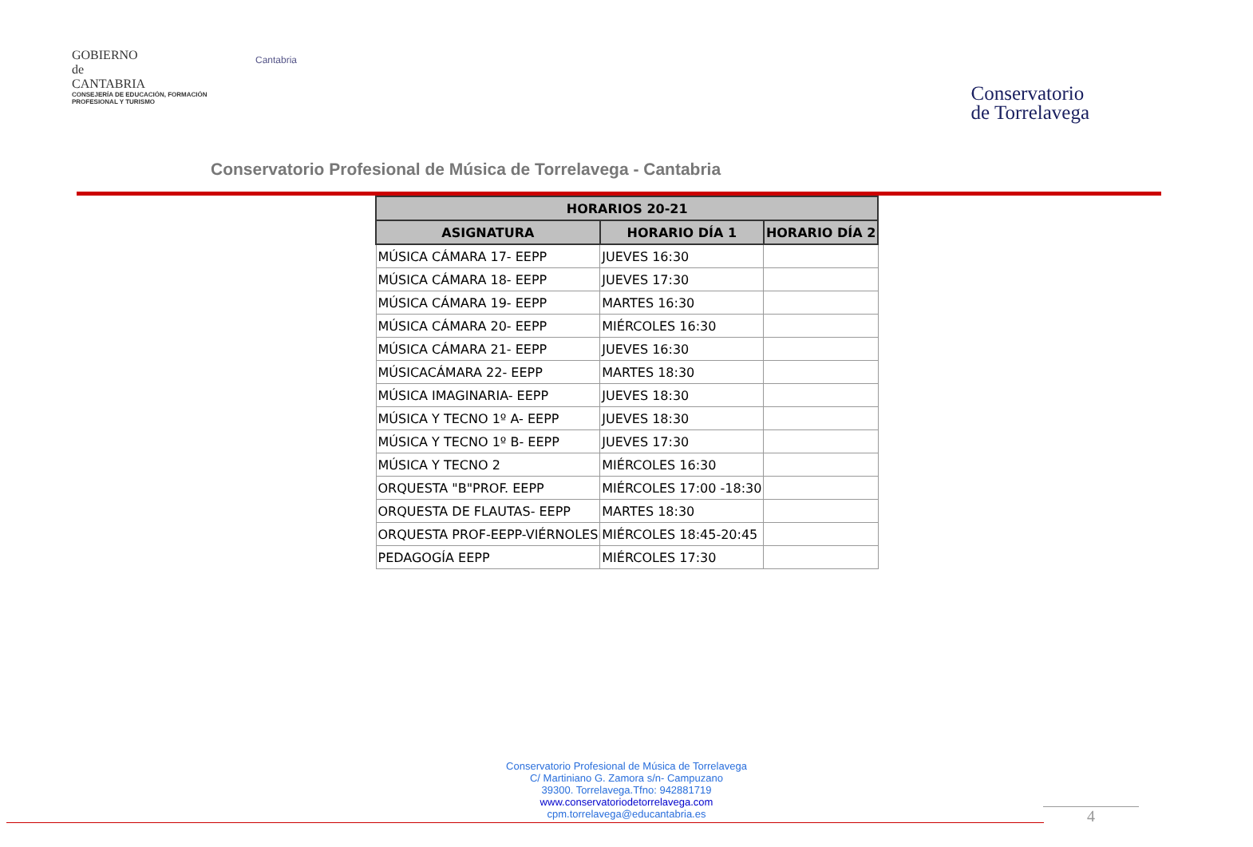GOBIERNO
de
CANTABRIA
CONSEJERÍA DE EDUCACIÓN, FORMACIÓN PROFESIONAL Y TURISMO
Cantabria
Conservatorio
de Torrelavega
Conservatorio Profesional de Música de Torrelavega - Cantabria
| HORARIOS 20-21 | | |
| --- | --- | --- |
| ASIGNATURA | HORARIO DÍA 1 | HORARIO DÍA 2 |
| MÚSICA CÁMARA 17- EEPP | JUEVES 16:30 | |
| MÚSICA CÁMARA 18- EEPP | JUEVES 17:30 | |
| MÚSICA CÁMARA 19- EEPP | MARTES 16:30 | |
| MÚSICA CÁMARA 20- EEPP | MIÉRCOLES 16:30 | |
| MÚSICA CÁMARA 21- EEPP | JUEVES 16:30 | |
| MÚSICACÁMARA 22- EEPP | MARTES 18:30 | |
| MÚSICA IMAGINARIA- EEPP | JUEVES 18:30 | |
| MÚSICA Y TECNO 1º A- EEPP | JUEVES 18:30 | |
| MÚSICA Y TECNO 1º B- EEPP | JUEVES 17:30 | |
| MÚSICA Y TECNO 2 | MIÉRCOLES 16:30 | |
| ORQUESTA "B"PROF. EEPP | MIÉRCOLES 17:00 -18:30 | |
| ORQUESTA DE FLAUTAS- EEPP | MARTES 18:30 | |
| ORQUESTA PROF-EEPP-VIÉRNOLES | MIÉRCOLES 18:45-20:45 | |
| PEDAGOGÍA EEPP | MIÉRCOLES 17:30 | |
Conservatorio Profesional de Música de Torrelavega
C/ Martiniano G. Zamora s/n- Campuzano
39300. Torrelavega.Tfno: 942881719
www.conservatoriodetorrelavega.com
cpm.torrelavega@educantabria.es
4